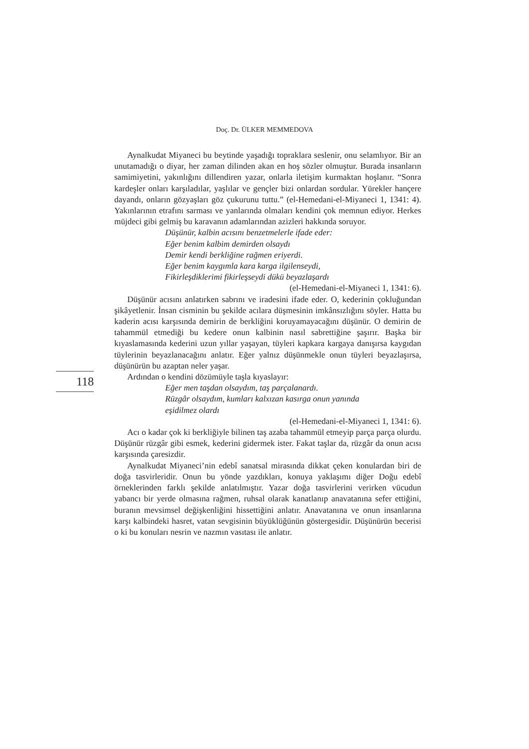Doç. Dr. ÜLKER MEMMEDOVA
118
Aynalkudat Miyaneci bu beytinde yaşadığı topraklara seslenir, onu selamlıyor. Bir an unutamadığı o diyar, her zaman dilinden akan en hoş sözler olmuştur. Burada insanların samimiyetini, yakınlığını dillendiren yazar, onlarla iletişim kurmaktan hoşlanır. “Sonra kardeşler onları karşıladılar, yaşlılar ve gençler bizi onlardan sordular. Yürekler hançere dayandı, onların gözyaşları göz çukurunu tuttu.” (el-Hemedani-el-Miyaneci 1, 1341: 4). Yakınlarının etrafını sarması ve yanlarında olmaları kendini çok memnun ediyor. Herkes müjdeci gibi gelmiş bu karavanın adamlarından azizleri hakkında soruyor.
Düşünür, kalbin acısını benzetmelerle ifade eder:
Eğer benim kalbim demirden olsaydı
Demir kendi berkliğine rağmen eriyerdi.
Eğer benim kaygımla kara karga ilgilenseydi,
Fikirleşdiklerimi fikirleşseydi dükü beyazlaşardı
(el-Hemedani-el-Miyaneci 1, 1341: 6).
Düşünür acısını anlatırken sabrını ve iradesini ifade eder. O, kederinin çokluğundan şikâyetlenir. İnsan cisminin bu şekilde acılara düşmesinin imkânsızlığını söyler. Hatta bu kaderin acısı karşısında demirin de berkliğini koruyamayacağını düşünür. O demirin de tahammül etmediği bu kedere onun kalbinin nasıl sabrettiğine şaşırır. Başka bir kıyaslamasında kederini uzun yıllar yaşayan, tüyleri kapkara kargaya danışırsa kaygıdan tüylerinin beyazlanacağını anlatır. Eğer yalnız düşünmekle onun tüyleri beyazlaşırsa, düşünürün bu azaptan neler yaşar.
Ardından o kendini dözümüyle taşla kıyaslayır:
Eğer men taşdan olsaydım, taş parçalanardı.
Rüzgâr olsaydım, kumları kalxızan kasırga onun yanında
eşidilmez olardı
(el-Hemedani-el-Miyaneci 1, 1341: 6).
Acı o kadar çok ki berkliğiyle bilinen taş azaba tahammül etmeyip parça parça olurdu. Düşünür rüzgâr gibi esmek, kederini gidermek ister. Fakat taşlar da, rüzgâr da onun acısı karşısında çaresizdir.
Aynalkudat Miyaneci’nin edebî sanatsal mirasında dikkat çeken konulardan biri de doğa tasvirleridir. Onun bu yönde yazdıkları, konuya yaklaşımı diğer Doğu edebî örneklerinden farklı şekilde anlatılmıştır. Yazar doğa tasvirlerini verirken vücudun yabancı bir yerde olmasına rağmen, ruhsal olarak kanatlanıp anavatanına sefer ettiğini, buranın mevsimsel değişkenliğini hissettiğini anlatır. Anavatanına ve onun insanlarına karşı kalbindeki hasret, vatan sevgisinin büyüklüğünün göstergesidir. Düşünürün becerisi o ki bu konuları nesrin ve nazmın vasıtası ile anlatır.